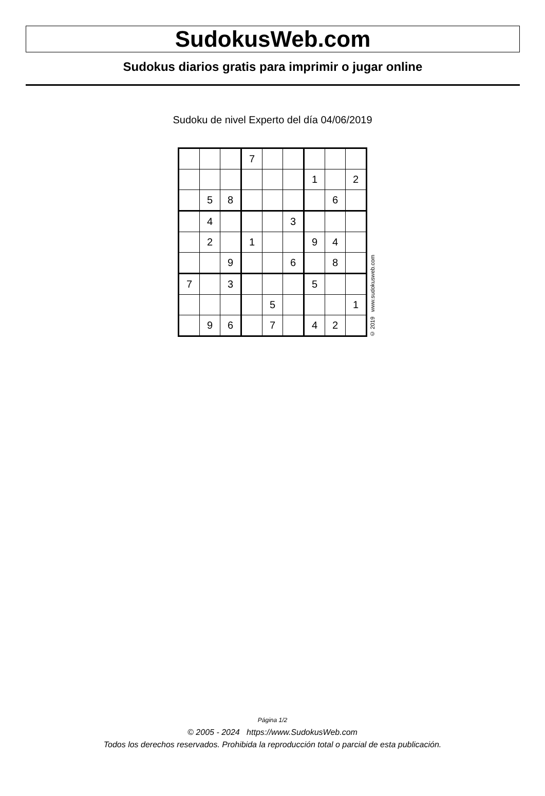SudokusWeb.com
Sudokus diarios gratis para imprimir o jugar online
Sudoku de nivel Experto del día 04/06/2019
| | | | 7 | | | | | |
| | | | | | | 1 | | 2 |
| | 5 | 8 | | | | | 6 | |
| | 4 | | | | 3 | | | |
| | 2 | | 1 | | | 9 | 4 | |
| | | 9 | | | 6 | | 8 | |
| 7 | | 3 | | | | 5 | | |
| | | | | 5 | | | | 1 |
| | 9 | 6 | | 7 | | 4 | 2 | |
© 2019 www.sudokusweb.com
Página 1/2
© 2005 - 2024 https://www.SudokusWeb.com
Todos los derechos reservados. Prohibida la reproducción total o parcial de esta publicación.